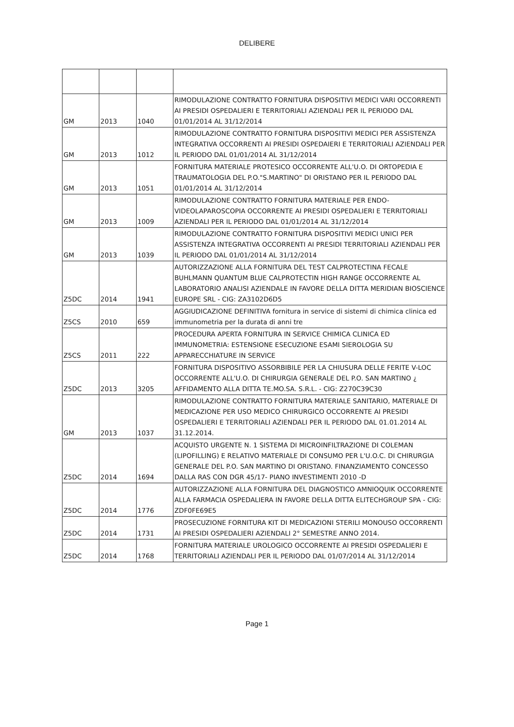DELIBERE
| GM | 2013 | 1040 | RIMODULAZIONE CONTRATTO FORNITURA DISPOSITIVI MEDICI VARI OCCORRENTI AI PRESIDI OSPEDALIERI E TERRITORIALI AZIENDALI PER IL PERIODO DAL 01/01/2014 AL 31/12/2014 |
| GM | 2013 | 1012 | RIMODULAZIONE CONTRATTO FORNITURA DISPOSITIVI MEDICI PER ASSISTENZA INTEGRATIVA OCCORRENTI AI PRESIDI OSPEDAIERI E TERRITORIALI AZIENDALI PER IL PERIODO DAL 01/01/2014 AL 31/12/2014 |
| GM | 2013 | 1051 | FORNITURA MATERIALE PROTESICO OCCORRENTE ALL'U.O. DI ORTOPEDIA E TRAUMATOLOGIA DEL P.O."S.MARTINO" DI ORISTANO PER IL PERIODO DAL 01/01/2014 AL 31/12/2014 |
| GM | 2013 | 1009 | RIMODULAZIONE CONTRATTO FORNITURA MATERIALE PER ENDO-VIDEOLAPAROSCOPIA OCCORRENTE AI PRESIDI OSPEDALIERI E TERRITORIALI AZIENDALI PER IL PERIODO DAL 01/01/2014 AL 31/12/2014 |
| GM | 2013 | 1039 | RIMODULAZIONE CONTRATTO FORNITURA DISPOSITIVI MEDICI UNICI PER ASSISTENZA INTEGRATIVA OCCORRENTI AI PRESIDI TERRITORIALI AZIENDALI PER IL PERIODO DAL 01/01/2014 AL 31/12/2014 |
| Z5DC | 2014 | 1941 | AUTORIZZAZIONE ALLA FORNITURA DEL TEST CALPROTECTINA FECALE BUHLMANN QUANTUM BLUE CALPROTECTIN HIGH RANGE OCCORRENTE AL LABORATORIO ANALISI AZIENDALE IN FAVORE DELLA DITTA MERIDIAN BIOSCIENCE EUROPE SRL - CIG: ZA3102D6D5 |
| Z5CS | 2010 | 659 | AGGIUDICAZIONE DEFINITIVA fornitura in service di sistemi di chimica clinica ed immunometria per la durata di anni tre |
| Z5CS | 2011 | 222 | PROCEDURA APERTA FORNITURA IN SERVICE CHIMICA CLINICA ED IMMUNOMETRIA: ESTENSIONE ESECUZIONE ESAMI SIEROLOGIA SU APPARECCHIATURE IN SERVICE |
| Z5DC | 2013 | 3205 | FORNITURA DISPOSITIVO ASSORBIBILE PER LA CHIUSURA DELLE FERITE V-LOC OCCORRENTE ALL'U.O. DI CHIRURGIA GENERALE DEL P.O. SAN MARTINO ¿ AFFIDAMENTO ALLA DITTA TE.MO.SA. S.R.L. - CIG: Z270C39C30 |
| GM | 2013 | 1037 | RIMODULAZIONE CONTRATTO FORNITURA MATERIALE SANITARIO, MATERIALE DI MEDICAZIONE PER USO MEDICO CHIRURGICO OCCORRENTE AI PRESIDI OSPEDALIERI E TERRITORIALI AZIENDALI PER IL PERIODO DAL 01.01.2014 AL 31.12.2014. |
| Z5DC | 2014 | 1694 | ACQUISTO URGENTE N. 1 SISTEMA DI MICROINFILTRAZIONE DI COLEMAN (LIPOFILLING) E RELATIVO MATERIALE DI CONSUMO PER L'U.O.C. DI CHIRURGIA GENERALE DEL P.O. SAN MARTINO DI ORISTANO. FINANZIAMENTO CONCESSO DALLA RAS CON DGR 45/17- PIANO INVESTIMENTI 2010 -D |
| Z5DC | 2014 | 1776 | AUTORIZZAZIONE ALLA FORNITURA DEL DIAGNOSTICO AMNIOQUIK OCCORRENTE ALLA FARMACIA OSPEDALIERA IN FAVORE DELLA DITTA ELITECHGROUP SPA - CIG: ZDF0FE69E5 |
| Z5DC | 2014 | 1731 | PROSECUZIONE FORNITURA KIT DI MEDICAZIONI STERILI MONOUSO OCCORRENTI AI PRESIDI OSPEDALIERI AZIENDALI 2° SEMESTRE ANNO 2014. |
| Z5DC | 2014 | 1768 | FORNITURA MATERIALE UROLOGICO OCCORRENTE AI PRESIDI OSPEDALIERI E TERRITORIALI AZIENDALI PER IL PERIODO DAL 01/07/2014 AL 31/12/2014 |
Page 1